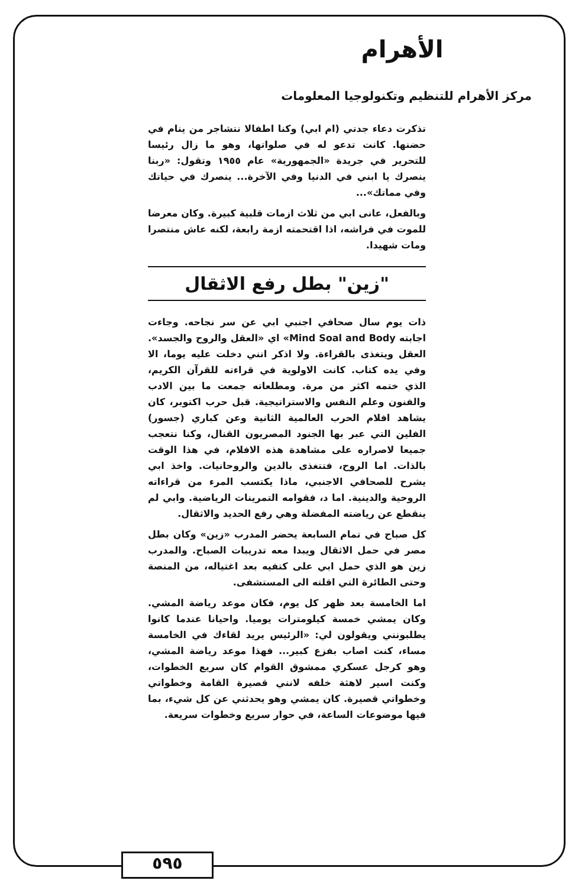الأهرام
مركز الأهرام للتنظيم وتكنولوجيا المعلومات
تذكرت دعاء جدتي (ام ابي) وكنا اطفالا نتشاجر من ينام في حضنها. كانت تدعو له في صلواتها، وهو ما زال رئيسا للتحرير في جريدة «الجمهورية» عام ١٩٥٥ وتقول: «ربنا ينصرك يا ابني في الدنيا وفي الآخرة... ينصرك في حياتك وفي مماتك»...
وبالفعل، عانى ابي من ثلاث ازمات قلبية كبيرة. وكان معرضا للموت في فراشه، اذا اقتحمته ازمة رابعة، لكنه عاش منتصرا ومات شهيدا.
"زين" بطل رفع الاثقال
ذات يوم سال صحافي اجنبي ابي عن سر نجاحه. وجاءت اجابته Mind Soal and Body» اي «العقل والروح والجسد». العقل ويتغذى بالقراءة. ولا اذكر انني دخلت عليه يوما، الا وفي يده كتاب. كانت الاولوية في قراءته للقرآن الكريم، الذي ختمه اكثر من مرة. ومطلعاته جمعت ما بين الادب والفنون وعلم النفس والاستراتيجية. قبل حرب اكتوبر، كان يشاهد افلام الحرب العالمية الثانية وعن كباري (جسور) الفلين التي عبر بها الجنود المصريون القنال، وكنا نتعجب جميعا لاصراره على مشاهدة هذه الافلام، في هذا الوقت بالذات. اما الروح، فتتغذى بالدين والروحانيات. واخذ ابي يشرح للصحافي الاجنبي، ماذا يكتسب المرء من قراءاته الروحية والدينية. اما د، فقوامه التمرينات الرياضية. وابي لم ينقطع عن رياضته المفضلة وهي رفع الحديد والاثقال.
كل صباح في تمام السابعة يحضر المدرب «زين» وكان بطل مصر في حمل الاثقال ويبدا معه تدريبات الصباح. والمدرب زين هو الذي حمل ابي على كتفيه بعد اغتياله، من المنصة وحتى الطائرة التي اقلته الى المستشفى.
اما الخامسة بعد ظهر كل يوم، فكان موعد رياضة المشي. وكان يمشي خمسة كيلومترات يوميا. واحيانا عندما كانوا يطلبونني ويقولون لي: «الرئيس يريد لقاءك في الخامسة مساء، كنت اصاب بفزع كبير... فهذا موعد رياضة المشي، وهو كرجل عسكري ممشوق القوام كان سريع الخطوات، وكنت اسير لاهثة خلفه لانني قصيرة القامة وخطواتي وخطواتي قصيرة. كان يمشي وهو يحدثني عن كل شيء، بما فيها موضوعات الساعة، في حوار سريع وخطوات سريعة.
٥٩٥